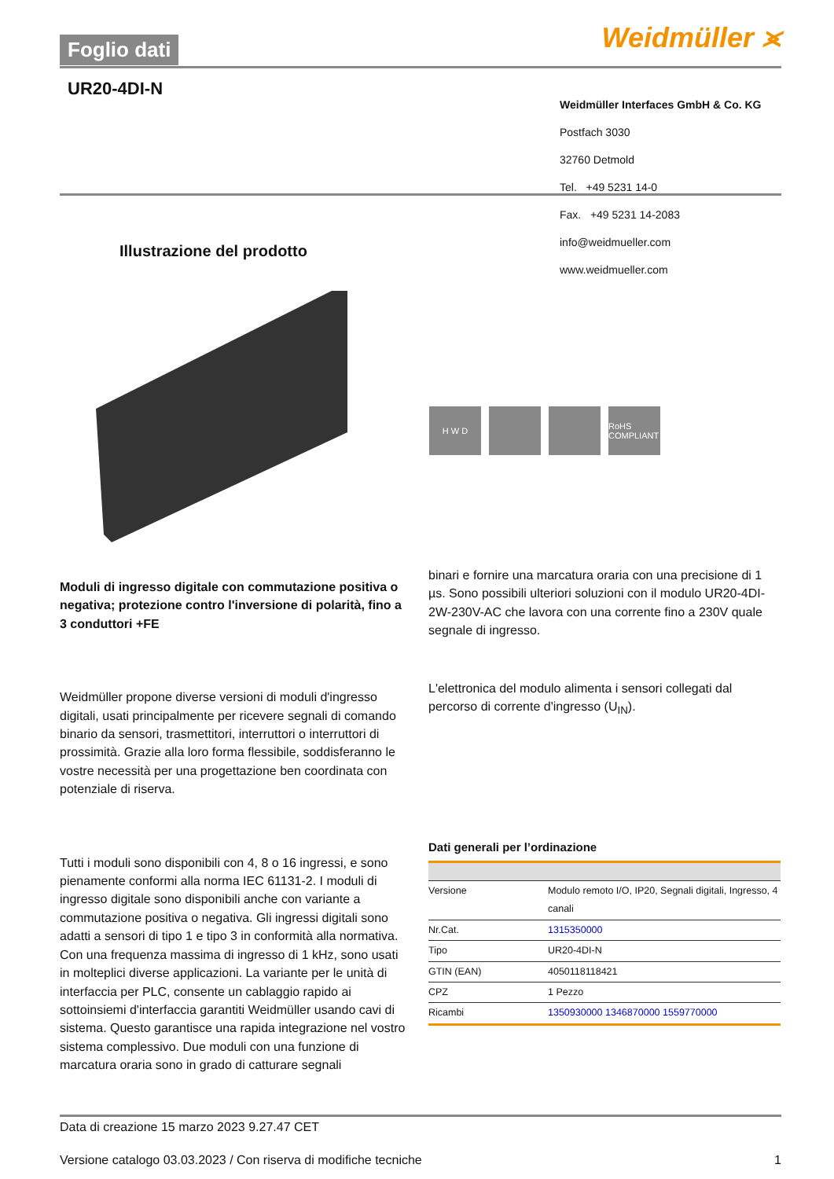Foglio dati Weidmüller ⪤
UR20-4DI-N
Weidmüller Interfaces GmbH & Co. KG
Postfach 3030
32760 Detmold
Tel. +49 5231 14-0
Fax. +49 5231 14-2083
info@weidmueller.com
www.weidmueller.com
Illustrazione del prodotto
H W D RoHS COMPLIANT
Moduli di ingresso digitale con commutazione positiva o negativa; protezione contro l'inversione di polarità, fino a 3 conduttori +FE
Weidmüller propone diverse versioni di moduli d'ingresso digitali, usati principalmente per ricevere segnali di comando binario da sensori, trasmettitori, interruttori o interruttori di prossimità. Grazie alla loro forma flessibile, soddisferanno le vostre necessità per una progettazione ben coordinata con potenziale di riserva.
Tutti i moduli sono disponibili con 4, 8 o 16 ingressi, e sono pienamente conformi alla norma IEC 61131-2. I moduli di ingresso digitale sono disponibili anche con variante a commutazione positiva o negativa. Gli ingressi digitali sono adatti a sensori di tipo 1 e tipo 3 in conformità alla normativa. Con una frequenza massima di ingresso di 1 kHz, sono usati in molteplici diverse applicazioni. La variante per le unità di interfaccia per PLC, consente un cablaggio rapido ai sottoinsiemi d'interfaccia garantiti Weidmüller usando cavi di sistema. Questo garantisce una rapida integrazione nel vostro sistema complessivo. Due moduli con una funzione di marcatura oraria sono in grado di catturare segnali
binari e fornire una marcatura oraria con una precisione di 1 µs. Sono possibili ulteriori soluzioni con il modulo UR20-4DI-2W-230V-AC che lavora con una corrente fino a 230V quale segnale di ingresso.
L'elettronica del modulo alimenta i sensori collegati dal percorso di corrente d'ingresso (U<sub>IN</sub>).
Dati generali per l’ordinazione
| Versione | Modulo remoto I/O, IP20, Segnali digitali, Ingresso, 4 canali |
| Nr.Cat. | 1315350000 |
| Tipo | UR20-4DI-N |
| GTIN (EAN) | 4050118118421 |
| CPZ | 1 Pezzo |
| Ricambi | 1350930000 1346870000 1559770000 |
Data di creazione 15 marzo 2023 9.27.47 CET
Versione catalogo 03.03.2023 / Con riserva di modifiche tecniche 1